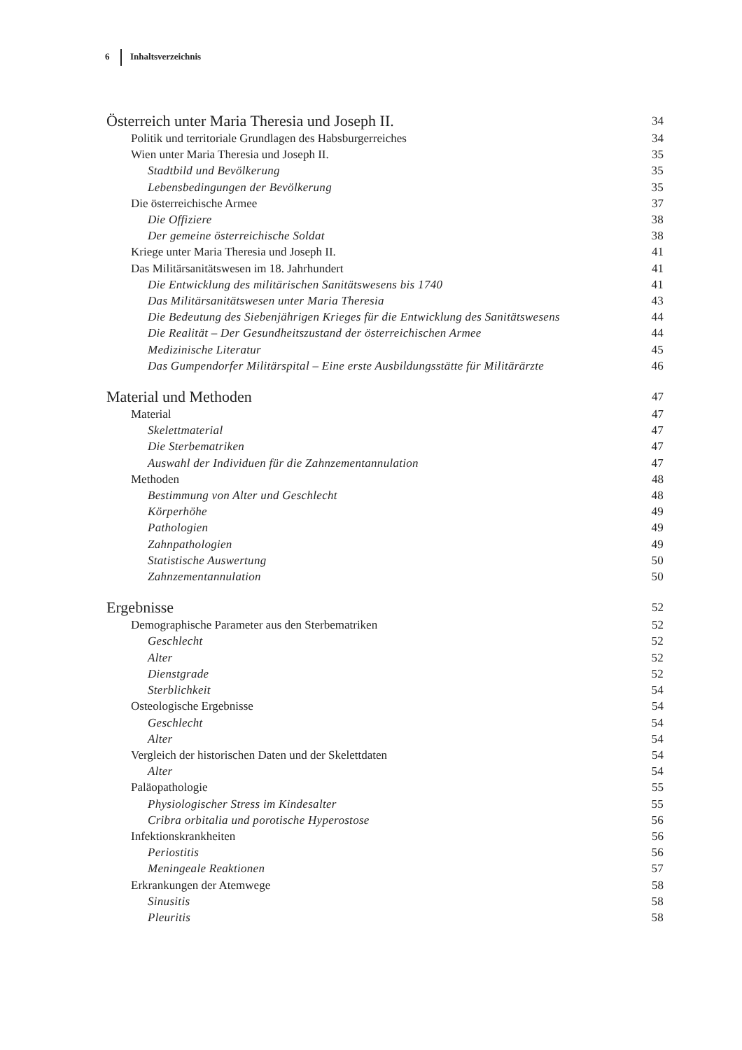6 Inhaltsverzeichnis
Österreich unter Maria Theresia und Joseph II. 34
Politik und territoriale Grundlagen des Habsburgerreiches 34
Wien unter Maria Theresia und Joseph II. 35
Stadtbild und Bevölkerung 35
Lebensbedingungen der Bevölkerung 35
Die österreichische Armee 37
Die Offiziere 38
Der gemeine österreichische Soldat 38
Kriege unter Maria Theresia und Joseph II. 41
Das Militärsanitätswesen im 18. Jahrhundert 41
Die Entwicklung des militärischen Sanitätswesens bis 1740 41
Das Militärsanitätswesen unter Maria Theresia 43
Die Bedeutung des Siebenjährigen Krieges für die Entwicklung des Sanitätswesens 44
Die Realität – Der Gesundheitszustand der österreichischen Armee 44
Medizinische Literatur 45
Das Gumpendorfer Militärspital – Eine erste Ausbildungsstätte für Militärärzte 46
Material und Methoden 47
Material 47
Skelettmaterial 47
Die Sterbematriken 47
Auswahl der Individuen für die Zahnzementannulation 47
Methoden 48
Bestimmung von Alter und Geschlecht 48
Körperhöhe 49
Pathologien 49
Zahnpathologien 49
Statistische Auswertung 50
Zahnzementannulation 50
Ergebnisse 52
Demographische Parameter aus den Sterbematriken 52
Geschlecht 52
Alter 52
Dienstgrade 52
Sterblichkeit 54
Osteologische Ergebnisse 54
Geschlecht 54
Alter 54
Vergleich der historischen Daten und der Skelettdaten 54
Alter 54
Paläopathologie 55
Physiologischer Stress im Kindesalter 55
Cribra orbitalia und porotische Hyperostose 56
Infektionskrankheiten 56
Periostitis 56
Meningeale Reaktionen 57
Erkrankungen der Atemwege 58
Sinusitis 58
Pleuritis 58